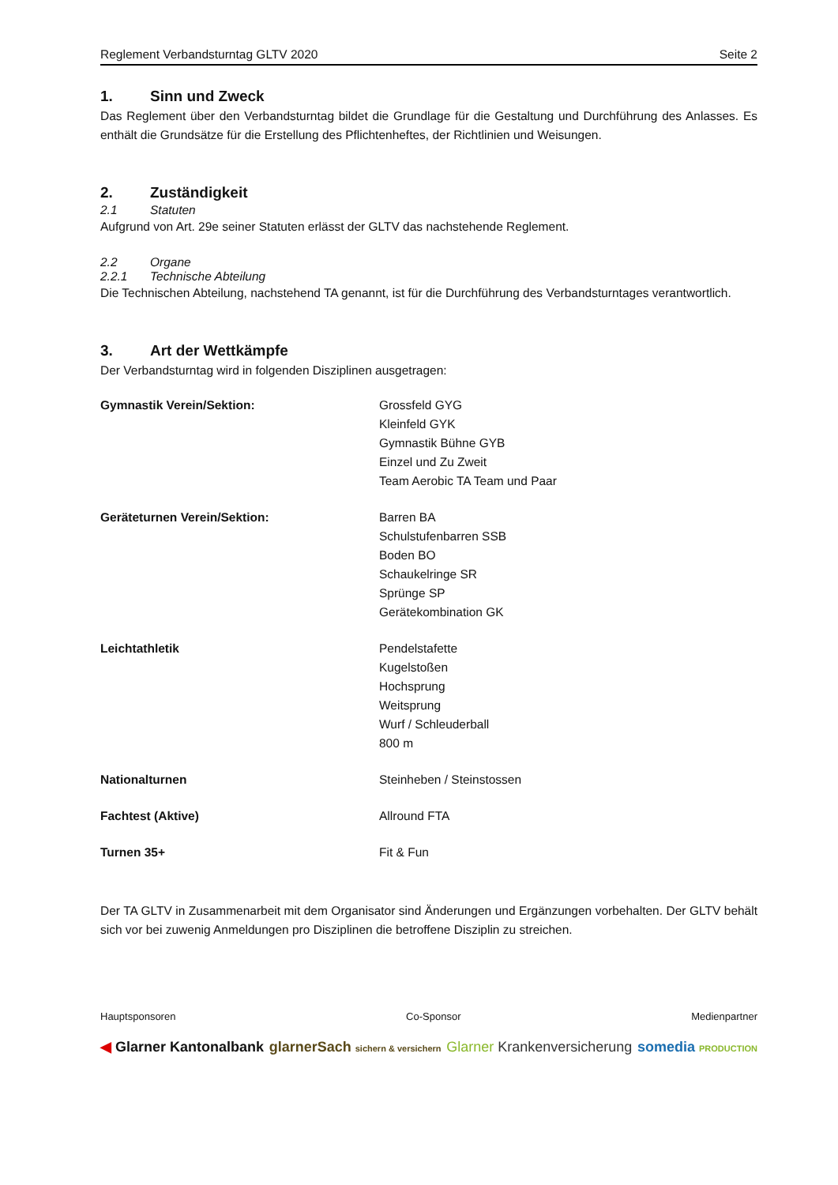Reglement Verbandsturntag GLTV 2020 Seite 2
1. Sinn und Zweck
Das Reglement über den Verbandsturntag bildet die Grundlage für die Gestaltung und Durchführung des Anlasses. Es enthält die Grundsätze für die Erstellung des Pflichtenheftes, der Richtlinien und Weisungen.
2. Zuständigkeit
2.1 Statuten
Aufgrund von Art. 29e seiner Statuten erlässt der GLTV das nachstehende Reglement.
2.2 Organe
2.2.1 Technische Abteilung
Die Technischen Abteilung, nachstehend TA genannt, ist für die Durchführung des Verbandsturntages verantwortlich.
3. Art der Wettkämpfe
Der Verbandsturntag wird in folgenden Disziplinen ausgetragen:
| Gymnastik Verein/Sektion: | Grossfeld GYG Kleinfeld GYK Gymnastik Bühne GYB Einzel und Zu Zweit Team Aerobic TA Team und Paar |
| Geräteturnen Verein/Sektion: | Barren BA Schulstufenbarren SSB Boden BO Schaukelringe SR Sprünge SP Gerätekombination GK |
| Leichtathletik | Pendelstafette Kugelstoßen Hochsprung Weitsprung Wurf / Schleuderball 800 m |
| Nationalturnen | Steinheben / Steinstossen |
| Fachtest (Aktive) | Allround FTA |
| Turnen 35+ | Fit & Fun |
Der TA GLTV in Zusammenarbeit mit dem Organisator sind Änderungen und Ergänzungen vorbehalten. Der GLTV behält sich vor bei zuwenig Anmeldungen pro Disziplinen die betroffene Disziplin zu streichen.
Hauptsponsoren Co-Sponsor Medienpartner
◀ Glarner Kantonalbank glarnerSach sichern & versichern Glarner Krankenversicherung somedia PRODUCTION